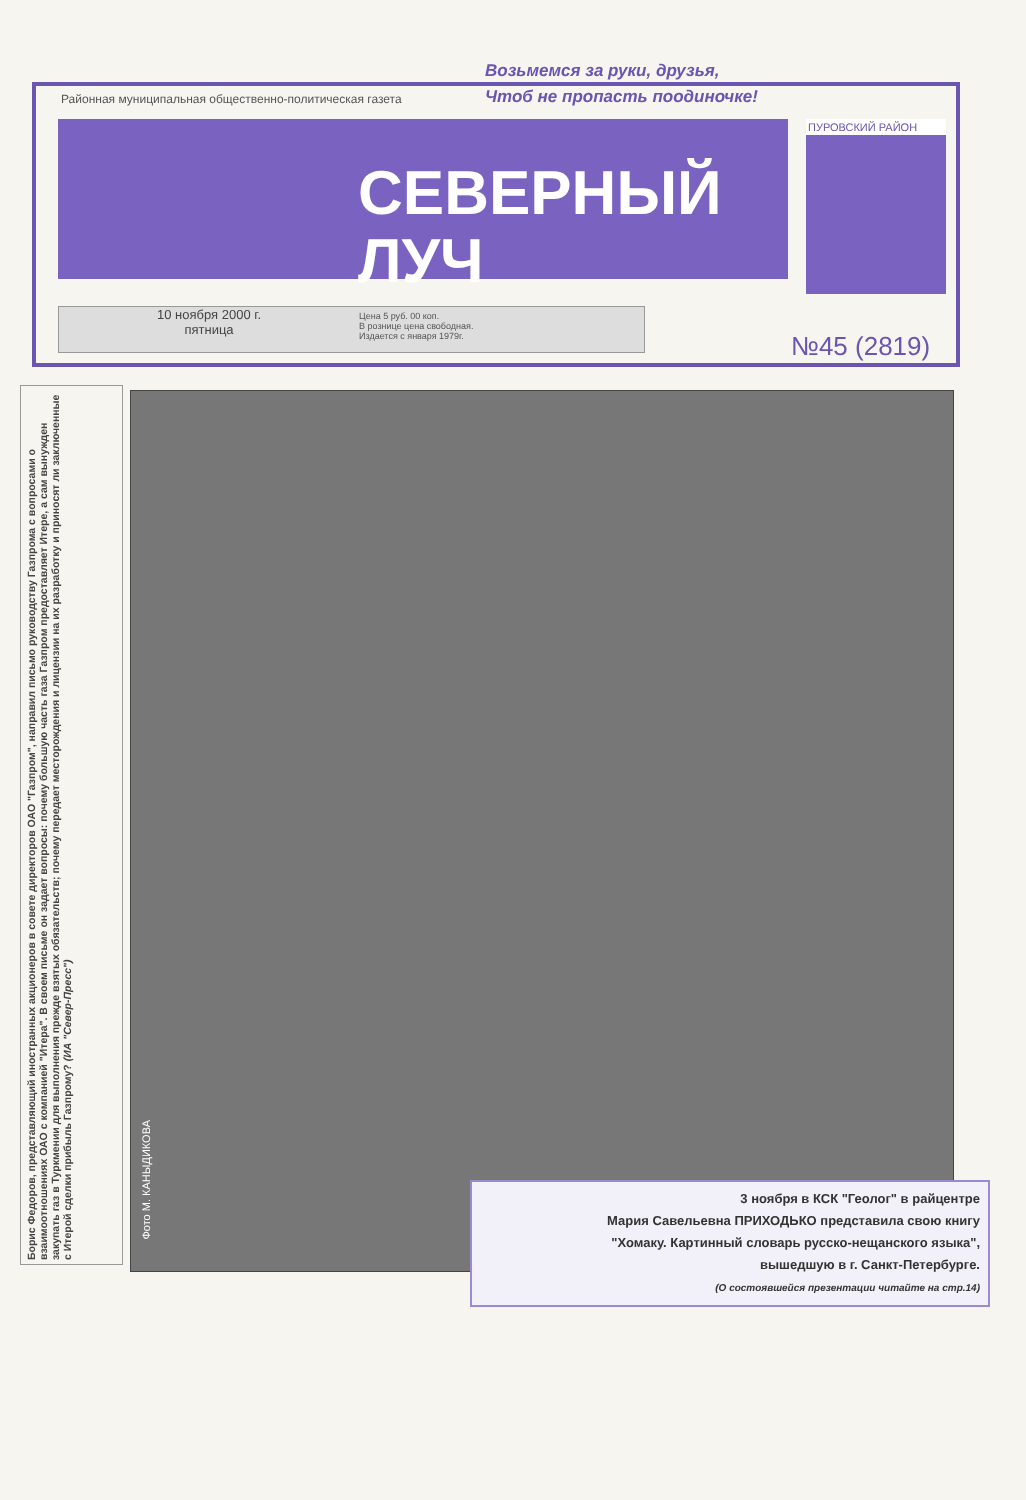Возьмемся за руки, друзья,
Чтоб не пропасть поодиночке!
Районная муниципальная общественно-политическая газета
СЕВЕРНЫЙ
ЛУЧ
ПУРОВСКИЙ РАЙОН
10 ноября 2000 г.
пятница
Цена 5 руб. 00 коп.
В рознице цена свободная.
Издается с января 1979г.
№45 (2819)
Борис Федоров, представляющий иностранных акционеров в совете директоров ОАО "Газпром", направил письмо руководству Газпрома с вопросами о взаимоотношениях ОАО с компанией "Итера". В своем письме он задает вопросы: почему большую часть газа Газпром предоставляет Итере, а сам вынужден закупать газ в Туркмении для выполнения прежде взятых обязательств; почему передает месторождения и лицензии на их разработку и приносят ли заключенные с Итерой сделки прибыль Газпрому? (ИА "Север-Пресс")
Фото М. КАНЫДИКОВА
3 ноября в КСК "Геолог" в райцентре
Мария Савельевна ПРИХОДЬКО представила свою книгу
"Хомаку. Картинный словарь русско-нещанского языка",
вышедшую в г. Санкт-Петербурге.
(О состоявшейся презентации читайте на стр.14)